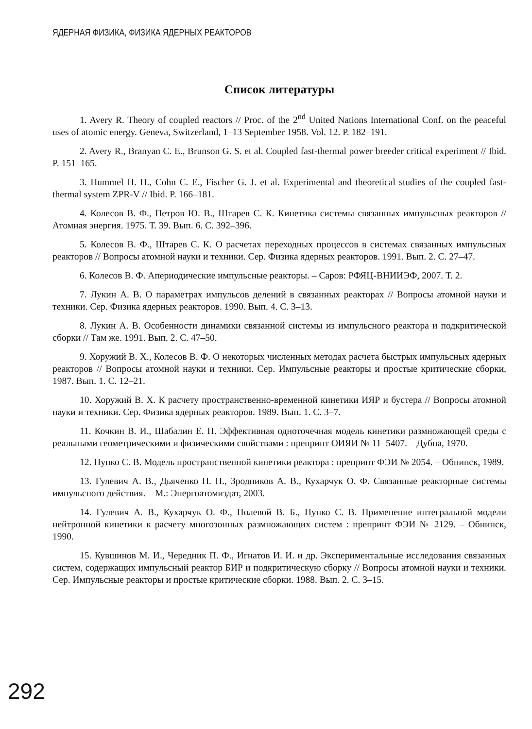ЯДЕРНАЯ ФИЗИКА, ФИЗИКА ЯДЕРНЫХ РЕАКТОРОВ
Список литературы
1. Avery R. Theory of coupled reactors // Proc. of the 2<sup>nd</sup> United Nations International Conf. on the peaceful uses of atomic energy. Geneva, Switzerland, 1–13 September 1958. Vol. 12. P. 182–191.
2. Avery R., Branyan C. E., Brunson G. S. et al. Coupled fast-thermal power breeder critical experiment // Ibid. P. 151–165.
3. Hummel H. H., Cohn C. E., Fischer G. J. et al. Experimental and theoretical studies of the coupled fast-thermal system ZPR-V // Ibid. P. 166–181.
4. Колесов В. Ф., Петров Ю. В., Штарев С. К. Кинетика системы связанных импульсных реакторов // Атомная энергия. 1975. Т. 39. Вып. 6. С. 392–396.
5. Колесов В. Ф., Штарев С. К. О расчетах переходных процессов в системах связанных импульсных реакторов // Вопросы атомной науки и техники. Сер. Физика ядерных реакторов. 1991. Вып. 2. С. 27–47.
6. Колесов В. Ф. Апериодические импульсные реакторы. – Саров: РФЯЦ-ВНИИЭФ, 2007. Т. 2.
7. Лукин А. В. О параметрах импульсов делений в связанных реакторах // Вопросы атомной науки и техники. Сер. Физика ядерных реакторов. 1990. Вып. 4. С. 3–13.
8. Лукин А. В. Особенности динамики связанной системы из импульсного реактора и подкритической сборки // Там же. 1991. Вып. 2. С. 47–50.
9. Хоружий В. Х., Колесов В. Ф. О некоторых численных методах расчета быстрых импульсных ядерных реакторов // Вопросы атомной науки и техники. Сер. Импульсные реакторы и простые критические сборки, 1987. Вып. 1. С. 12–21.
10. Хоружий В. Х. К расчету пространственно-временной кинетики ИЯР и бустера // Вопросы атомной науки и техники. Сер. Физика ядерных реакторов. 1989. Вып. 1. С. 3–7.
11. Кочкин В. И., Шабалин Е. П. Эффективная одноточечная модель кинетики размножающей среды с реальными геометрическими и физическими свойствами : препринт ОИЯИ № 11–5407. – Дубна, 1970.
12. Пупко С. В. Модель пространственной кинетики реактора : препринт ФЭИ № 2054. – Обнинск, 1989.
13. Гулевич А. В., Дьяченко П. П., Зродников А. В., Кухарчук О. Ф. Связанные реакторные системы импульсного действия. – М.: Энергоатомиздат, 2003.
14. Гулевич А. В., Кухарчук О. Ф., Полевой В. Б., Пупко С. В. Применение интегральной модели нейтронной кинетики к расчету многозонных размножающих систем : препринт ФЭИ № 2129. – Обнинск, 1990.
15. Кувшинов М. И., Чередник П. Ф., Игнатов И. И. и др. Экспериментальные исследования связанных систем, содержащих импульсный реактор БИР и подкритическую сборку // Вопросы атомной науки и техники. Сер. Импульсные реакторы и простые критические сборки. 1988. Вып. 2. С. 3–15.
292